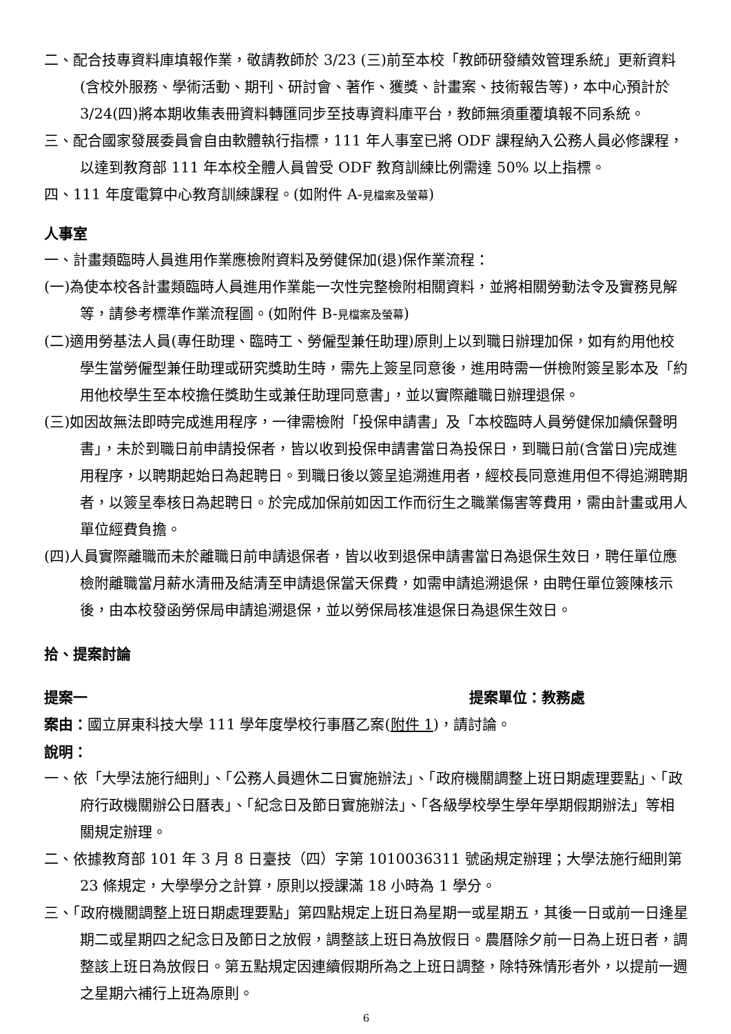二、配合技專資料庫填報作業，敬請教師於 3/23 (三)前至本校「教師研發績效管理系統」更新資料 (含校外服務、學術活動、期刊、研討會、著作、獲獎、計畫案、技術報告等)，本中心預計於 3/24(四)將本期收集表冊資料轉匯同步至技專資料庫平台，教師無須重覆填報不同系統。
三、配合國家發展委員會自由軟體執行指標，111 年人事室已將 ODF 課程納入公務人員必修課程，以達到教育部 111 年本校全體人員曾受 ODF 教育訓練比例需達 50% 以上指標。
四、111 年度電算中心教育訓練課程。(如附件 A-見檔案及螢幕)
人事室
一、計畫類臨時人員進用作業應檢附資料及勞健保加(退)保作業流程：
(一)為使本校各計畫類臨時人員進用作業能一次性完整檢附相關資料，並將相關勞動法令及實務見解等，請參考標準作業流程圖。(如附件 B-見檔案及螢幕)
(二)適用勞基法人員(專任助理、臨時工、勞僱型兼任助理)原則上以到職日辦理加保，如有約用他校學生當勞僱型兼任助理或研究獎助生時，需先上簽呈同意後，進用時需一併檢附簽呈影本及「約用他校學生至本校擔任獎助生或兼任助理同意書」，並以實際離職日辦理退保。
(三)如因故無法即時完成進用程序，一律需檢附「投保申請書」及「本校臨時人員勞健保加續保聲明書」，未於到職日前申請投保者，皆以收到投保申請書當日為投保日，到職日前(含當日)完成進用程序，以聘期起始日為起聘日。到職日後以簽呈追溯進用者，經校長同意進用但不得追溯聘期者，以簽呈奉核日為起聘日。於完成加保前如因工作而衍生之職業傷害等費用，需由計畫或用人單位經費負擔。
(四)人員實際離職而未於離職日前申請退保者，皆以收到退保申請書當日為退保生效日，聘任單位應檢附離職當月薪水清冊及結清至申請退保當天保費，如需申請追溯退保，由聘任單位簽陳核示後，由本校發函勞保局申請追溯退保，並以勞保局核准退保日為退保生效日。
拾、提案討論
提案一 提案單位：教務處
案由：國立屏東科技大學 111 學年度學校行事曆乙案(附件 1)，請討論。
說明：
一、依「大學法施行細則」、「公務人員週休二日實施辦法」、「政府機關調整上班日期處理要點」、「政府行政機關辦公日曆表」、「紀念日及節日實施辦法」、「各級學校學生學年學期假期辦法」等相關規定辦理。
二、依據教育部 101 年 3 月 8 日臺技（四）字第 1010036311 號函規定辦理；大學法施行細則第 23 條規定，大學學分之計算，原則以授課滿 18 小時為 1 學分。
三、「政府機關調整上班日期處理要點」第四點規定上班日為星期一或星期五，其後一日或前一日逢星期二或星期四之紀念日及節日之放假，調整該上班日為放假日。農曆除夕前一日為上班日者，調整該上班日為放假日。第五點規定因連續假期所為之上班日調整，除特殊情形者外，以提前一週之星期六補行上班為原則。
6